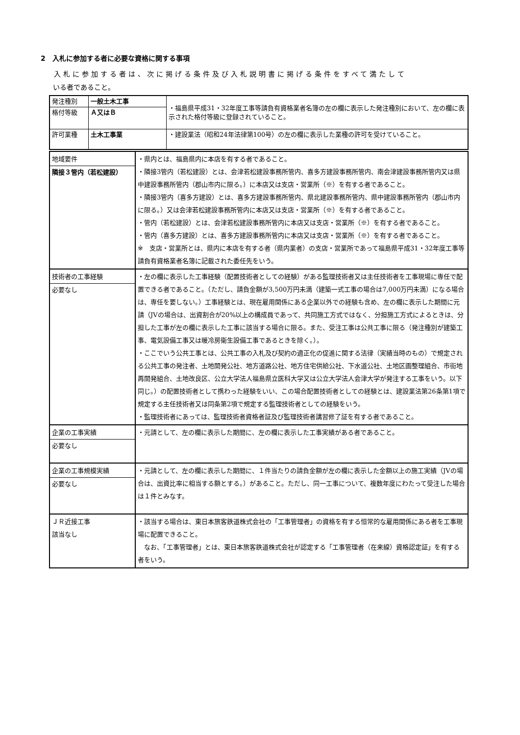2　入札に参加する者に必要な資格に関する事項
入札に参加する者は、次に掲げる条件及び入札説明書に掲げる条件をすべて満たして
いる者であること。
| 発注種別 | 一般土木工事 | ・福島県平成31・32年度工事等請負有資格業者名簿の左の欄に表示した発注種別において、左の欄に表示された格付等級に登録されていること。 |
| 格付等級 | Ａ又はＢ | |
| 許可業種 | 土木工事業 | ・建設業法（昭和24年法律第100号）の左の欄に表示した業種の許可を受けていること。 |
| 地域要件 隣接３管内（若松建設） | ・県内とは、福島県内に本店を有する者であること。 ・隣接3管内（若松建設）とは、会津若松建設事務所管内、喜多方建設事務所管内、南会津建設事務所管内又は県中建設事務所管内（郡山市内に限る。）に本店又は支店・営業所（※）を有する者であること。 ・隣接3管内（喜多方建設）とは、喜多方建設事務所管内、県北建設事務所管内、県中建設事務所管内（郡山市内に限る。）又は会津若松建設事務所管内に本店又は支店・営業所（※）を有する者であること。 ・管内（若松建設）とは、会津若松建設事務所管内に本店又は支店・営業所（※）を有する者であること。 ・管内（喜多方建設）とは、喜多方建設事務所管内に本店又は支店・営業所（※）を有する者であること。 ※ 支店・営業所とは、県内に本店を有する者（県内業者）の支店・営業所であって福島県平成31・32年度工事等請負有資格業者名簿に記載された委任先をいう。 |
| 技術者の工事経験 必要なし | ・左の欄に表示した工事経験（配置技術者としての経験）がある監理技術者又は主任技術者を工事現場に専任で配置できる者であること。（ただし、請負金額が3,500万円未満（建築一式工事の場合は7,000万円未満）になる場合は、専任を要しない。）工事経験とは、現在雇用関係にある企業以外での経験も含め、左の欄に表示した期間に元請（JVの場合は、出資割合が20%以上の構成員であって、共同施工方式ではなく、分担施工方式によるときは、分担した工事が左の欄に表示した工事に該当する場合に限る。また、受注工事は公共工事に限る（発注種別が建築工事、電気設備工事又は暖冷房衛生設備工事であるときを除く。）。 ・ここでいう公共工事とは、公共工事の入札及び契約の適正化の促進に関する法律（実績当時のもの）で規定される公共工事の発注者、土地開発公社、地方道路公社、地方住宅供給公社、下水道公社、土地区画整理組合、市街地再開発組合、土地改良区、公立大学法人福島県立医科大学又は公立大学法人会津大学が発注する工事をいう。以下同じ。）の配置技術者として携わった経験をいい、この場合配置技術者としての経験とは、建設業法第26条第1項で規定する主任技術者又は同条第2項で規定する監理技術者としての経験をいう。 ・監理技術者にあっては、監理技術者資格者証及び監理技術者講習修了証を有する者であること。 |
| 企業の工事実績 必要なし | ・元請として、左の欄に表示した期間に、左の欄に表示した工事実績がある者であること。 |
| 企業の工事規模実績 必要なし | ・元請として、左の欄に表示した期間に、１件当たりの請負金額が左の欄に表示した金額以上の施工実績（JVの場合は、出資比率に相当する額とする。）があること。ただし、同一工事について、複数年度にわたって受注した場合は１件とみなす。 |
| ＪＲ近接工事 該当なし | ・該当する場合は、東日本旅客鉄道株式会社の「工事管理者」の資格を有する恒常的な雇用関係にある者を工事現場に配置できること。 なお、「工事管理者」とは、東日本旅客鉄道株式会社が認定する「工事管理者（在来線）資格認定証」を有する者をいう。 |